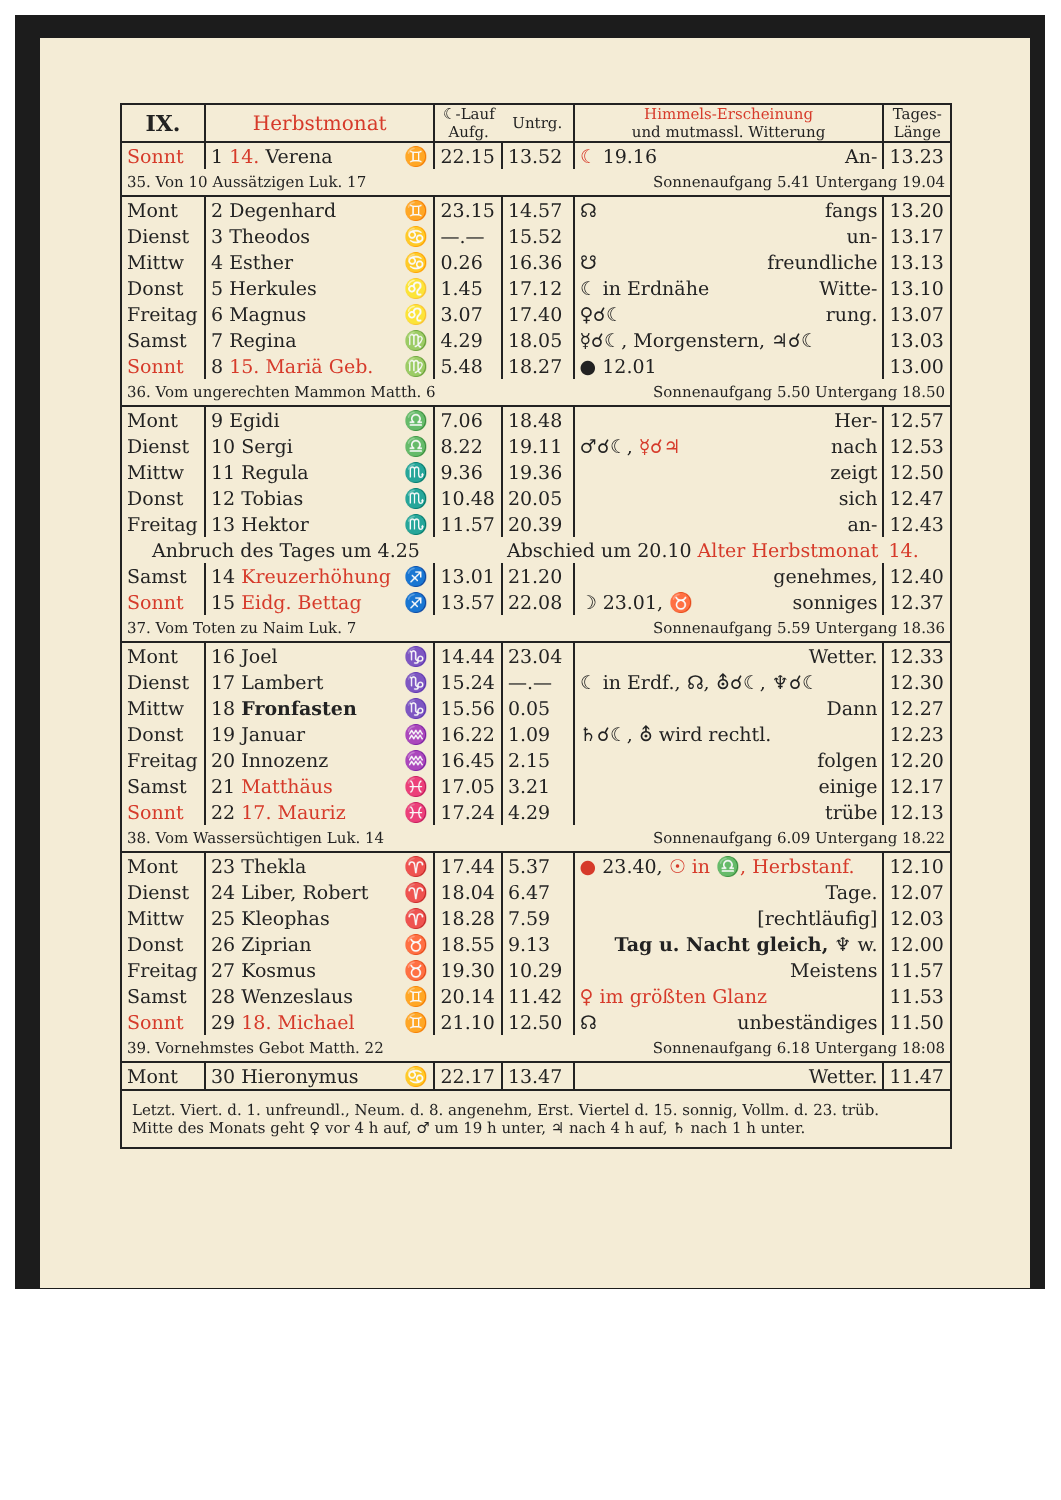| IX. | Herbstmonat | | ☾-Lauf Aufg. | Untrg. | Himmels-Erscheinung und mutmassl. Witterung | Tages- Länge |
| --- | --- | --- | --- | --- | --- | --- |
| Sonnt | 1 14. Verena | ♊ | 22.15 | 13.52 | ☾ 19.16 An- | 13.23 |
| 35. Von 10 Aussätzigen Luk. 17 | | | | | Sonnenaufgang 5.41 Untergang 19.04 | |
| Mont | 2 Degenhard | ♊ | 23.15 | 14.57 | ☊ fangs | 13.20 |
| Dienst | 3 Theodos | ♋ | —.— | 15.52 | un- | 13.17 |
| Mittw | 4 Esther | ♋ | 0.26 | 16.36 | ☋ freundliche | 13.13 |
| Donst | 5 Herkules | ♌ | 1.45 | 17.12 | ☾ in Erdnähe Witte- | 13.10 |
| Freitag | 6 Magnus | ♌ | 3.07 | 17.40 | ♀☌☾ rung. | 13.07 |
| Samst | 7 Regina | ♍ | 4.29 | 18.05 | ☿☌☾, Morgenstern, ♃☌☾ | 13.03 |
| Sonnt | 8 15. Mariä Geb. | ♍ | 5.48 | 18.27 | ● 12.01 | 13.00 |
| 36. Vom ungerechten Mammon Matth. 6 | | | | | Sonnenaufgang 5.50 Untergang 18.50 | |
| Mont | 9 Egidi | ♎ | 7.06 | 18.48 | Her- | 12.57 |
| Dienst | 10 Sergi | ♎ | 8.22 | 19.11 | ♂☌☾, ☿☌♃ nach | 12.53 |
| Mittw | 11 Regula | ♏ | 9.36 | 19.36 | zeigt | 12.50 |
| Donst | 12 Tobias | ♏ | 10.48 | 20.05 | sich | 12.47 |
| Freitag | 13 Hektor | ♏ | 11.57 | 20.39 | an- | 12.43 |
| Anbruch des Tages um 4.25 | | | | Abschied um 20.10 Alter Herbstmonat | | 14. |
| Samst | 14 Kreuzerhöhung | ♐ | 13.01 | 21.20 | genehmes, | 12.40 |
| Sonnt | 15 Eidg. Bettag | ♐ | 13.57 | 22.08 | ☽ 23.01, ♉ sonniges | 12.37 |
| 37. Vom Toten zu Naim Luk. 7 | | | | | Sonnenaufgang 5.59 Untergang 18.36 | |
| Mont | 16 Joel | ♑ | 14.44 | 23.04 | Wetter. | 12.33 |
| Dienst | 17 Lambert | ♑ | 15.24 | —.— | ☾ in Erdf., ☊, ⛢☌☾, ♆☌☾ | 12.30 |
| Mittw | 18 Fronfasten | ♑ | 15.56 | 0.05 | Dann | 12.27 |
| Donst | 19 Januar | ♒ | 16.22 | 1.09 | ♄☌☾, ⛢ wird rechtl. | 12.23 |
| Freitag | 20 Innozenz | ♒ | 16.45 | 2.15 | folgen | 12.20 |
| Samst | 21 Matthäus | ♓ | 17.05 | 3.21 | einige | 12.17 |
| Sonnt | 22 17. Mauriz | ♓ | 17.24 | 4.29 | trübe | 12.13 |
| 38. Vom Wassersüchtigen Luk. 14 | | | | | Sonnenaufgang 6.09 Untergang 18.22 | |
| Mont | 23 Thekla | ♈ | 17.44 | 5.37 | ● 23.40, ☉ in ♎, Herbstanf. | 12.10 |
| Dienst | 24 Liber, Robert | ♈ | 18.04 | 6.47 | Tage. | 12.07 |
| Mittw | 25 Kleophas | ♈ | 18.28 | 7.59 | [rechtläufig] | 12.03 |
| Donst | 26 Ziprian | ♉ | 18.55 | 9.13 | Tag u. Nacht gleich, ♆ w. | 12.00 |
| Freitag | 27 Kosmus | ♉ | 19.30 | 10.29 | Meistens | 11.57 |
| Samst | 28 Wenzeslaus | ♊ | 20.14 | 11.42 | ♀ im größten Glanz | 11.53 |
| Sonnt | 29 18. Michael | ♊ | 21.10 | 12.50 | ☊ unbeständiges | 11.50 |
| 39. Vornehmstes Gebot Matth. 22 | | | | | Sonnenaufgang 6.18 Untergang 18:08 | |
| Mont | 30 Hieronymus | ♋ | 22.17 | 13.47 | Wetter. | 11.47 |
| Letzt. Viert. d. 1. unfreundl., Neum. d. 8. angenehm, Erst. Viertel d. 15. sonnig, Vollm. d. 23. trüb. Mitte des Monats geht ♀ vor 4 h auf, ♂ um 19 h unter, ♃ nach 4 h auf, ♄ nach 1 h unter. | | | | | | |